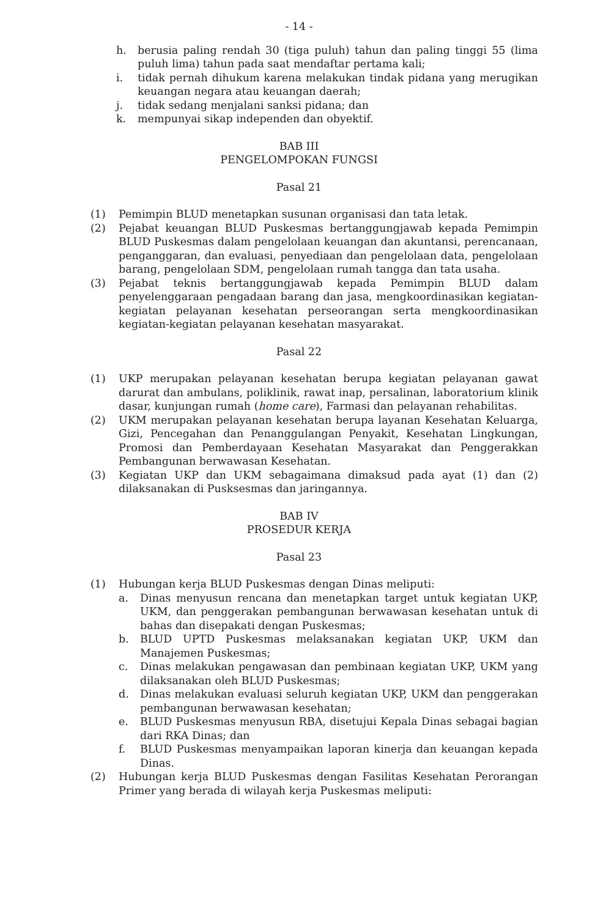- 14 -
h. berusia paling rendah 30 (tiga puluh) tahun dan paling tinggi 55 (lima puluh lima) tahun pada saat mendaftar pertama kali;
i. tidak pernah dihukum karena melakukan tindak pidana yang merugikan keuangan negara atau keuangan daerah;
j. tidak sedang menjalani sanksi pidana; dan
k. mempunyai sikap independen dan obyektif.
BAB III
PENGELOMPOKAN FUNGSI
Pasal 21
(1) Pemimpin BLUD menetapkan susunan organisasi dan tata letak.
(2) Pejabat keuangan BLUD Puskesmas bertanggungjawab kepada Pemimpin BLUD Puskesmas dalam pengelolaan keuangan dan akuntansi, perencanaan, penganggaran, dan evaluasi, penyediaan dan pengelolaan data, pengelolaan barang, pengelolaan SDM, pengelolaan rumah tangga dan tata usaha.
(3) Pejabat teknis bertanggungjawab kepada Pemimpin BLUD dalam penyelenggaraan pengadaan barang dan jasa, mengkoordinasikan kegiatan-kegiatan pelayanan kesehatan perseorangan serta mengkoordinasikan kegiatan-kegiatan pelayanan kesehatan masyarakat.
Pasal 22
(1) UKP merupakan pelayanan kesehatan berupa kegiatan pelayanan gawat darurat dan ambulans, poliklinik, rawat inap, persalinan, laboratorium klinik dasar, kunjungan rumah (home care), Farmasi dan pelayanan rehabilitas.
(2) UKM merupakan pelayanan kesehatan berupa layanan Kesehatan Keluarga, Gizi, Pencegahan dan Penanggulangan Penyakit, Kesehatan Lingkungan, Promosi dan Pemberdayaan Kesehatan Masyarakat dan Penggerakkan Pembangunan berwawasan Kesehatan.
(3) Kegiatan UKP dan UKM sebagaimana dimaksud pada ayat (1) dan (2) dilaksanakan di Pusksesmas dan jaringannya.
BAB IV
PROSEDUR KERJA
Pasal 23
(1) Hubungan kerja BLUD Puskesmas dengan Dinas meliputi:
a. Dinas menyusun rencana dan menetapkan target untuk kegiatan UKP, UKM, dan penggerakan pembangunan berwawasan kesehatan untuk di bahas dan disepakati dengan Puskesmas;
b. BLUD UPTD Puskesmas melaksanakan kegiatan UKP, UKM dan Manajemen Puskesmas;
c. Dinas melakukan pengawasan dan pembinaan kegiatan UKP, UKM yang dilaksanakan oleh BLUD Puskesmas;
d. Dinas melakukan evaluasi seluruh kegiatan UKP, UKM dan penggerakan pembangunan berwawasan kesehatan;
e. BLUD Puskesmas menyusun RBA, disetujui Kepala Dinas sebagai bagian dari RKA Dinas; dan
f. BLUD Puskesmas menyampaikan laporan kinerja dan keuangan kepada Dinas.
(2) Hubungan kerja BLUD Puskesmas dengan Fasilitas Kesehatan Perorangan Primer yang berada di wilayah kerja Puskesmas meliputi: